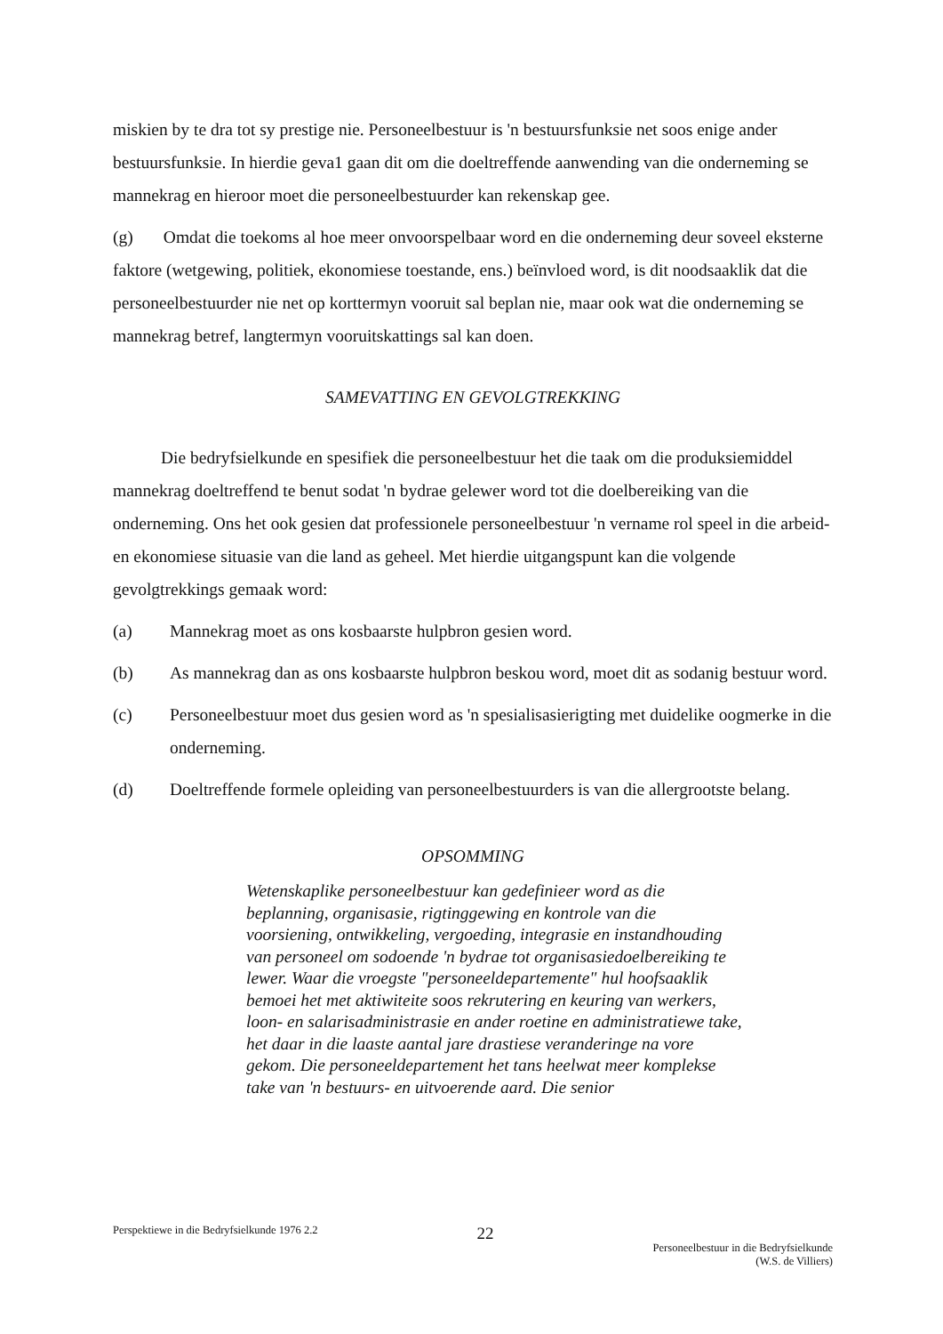miskien by te dra tot sy prestige nie. Personeelbestuur is 'n bestuursfunksie net soos enige ander bestuursfunksie. In hierdie geva1 gaan dit om die doeltreffende aanwending van die onderneming se mannekrag en hieroor moet die personeelbestuurder kan rekenskap gee.
(g) Omdat die toekoms al hoe meer onvoorspelbaar word en die onderneming deur soveel eksterne faktore (wetgewing, politiek, ekonomiese toestande, ens.) beïnvloed word, is dit noodsaaklik dat die personeelbestuurder nie net op korttermyn vooruit sal beplan nie, maar ook wat die onderneming se mannekrag betref, langtermyn vooruitskattings sal kan doen.
SAMEVATTING EN GEVOLGTREKKING
Die bedryfsielkunde en spesifiek die personeelbestuur het die taak om die produksiemiddel mannekrag doeltreffend te benut sodat 'n bydrae gelewer word tot die doelbereiking van die onderneming. Ons het ook gesien dat professionele personeelbestuur 'n vername rol speel in die arbeid- en ekonomiese situasie van die land as geheel. Met hierdie uitgangspunt kan die volgende gevolgtrekkings gemaak word:
(a) Mannekrag moet as ons kosbaarste hulpbron gesien word.
(b) As mannekrag dan as ons kosbaarste hulpbron beskou word, moet dit as sodanig bestuur word.
(c) Personeelbestuur moet dus gesien word as 'n spesialisasierigting met duidelike oogmerke in die onderneming.
(d) Doeltreffende formele opleiding van personeelbestuurders is van die allergrootste belang.
OPSOMMING
Wetenskaplike personeelbestuur kan gedefinieer word as die beplanning, organisasie, rigtinggewing en kontrole van die voorsiening, ontwikkeling, vergoeding, integrasie en instandhouding van personeel om sodoende 'n bydrae tot organisasiedoelbereiking te lewer. Waar die vroegste "personeeldepartemente" hul hoofsaaklik bemoei het met aktiwiteite soos rekrutering en keuring van werkers, loon- en salarisadministrasie en ander roetine en administratiewe take, het daar in die laaste aantal jare drastiese veranderinge na vore gekom. Die personeeldepartement het tans heelwat meer komplekse take van 'n bestuurs- en uitvoerende aard. Die senior
Perspektiewe in die Bedryfsielkunde 1976 2.2
22
Personeelbestuur in die Bedryfsielkunde
(W.S. de Villiers)